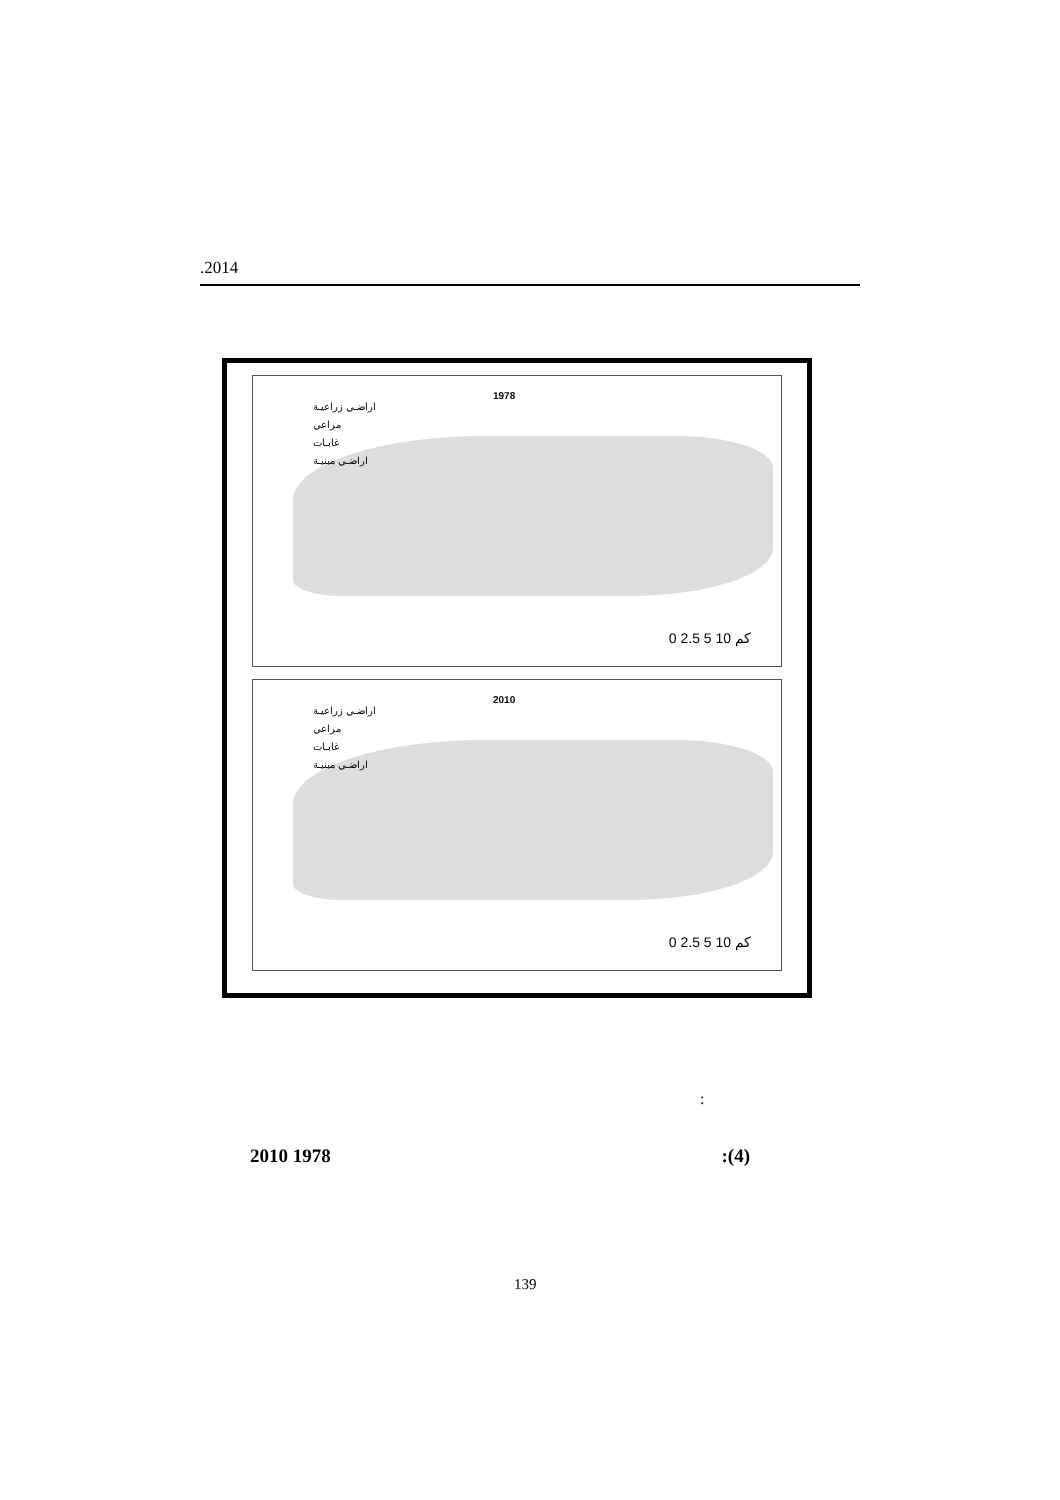.2014
1978
اراضـي زراعيـة
مراعي
غابـات
اراضـي مبنيـة
0 2.5 5 10 كم
2010
اراضـي زراعيـة
مراعي
غابـات
اراضـي مبنيـة
0 2.5 5 10 كم
:
2010 1978:(4)
139